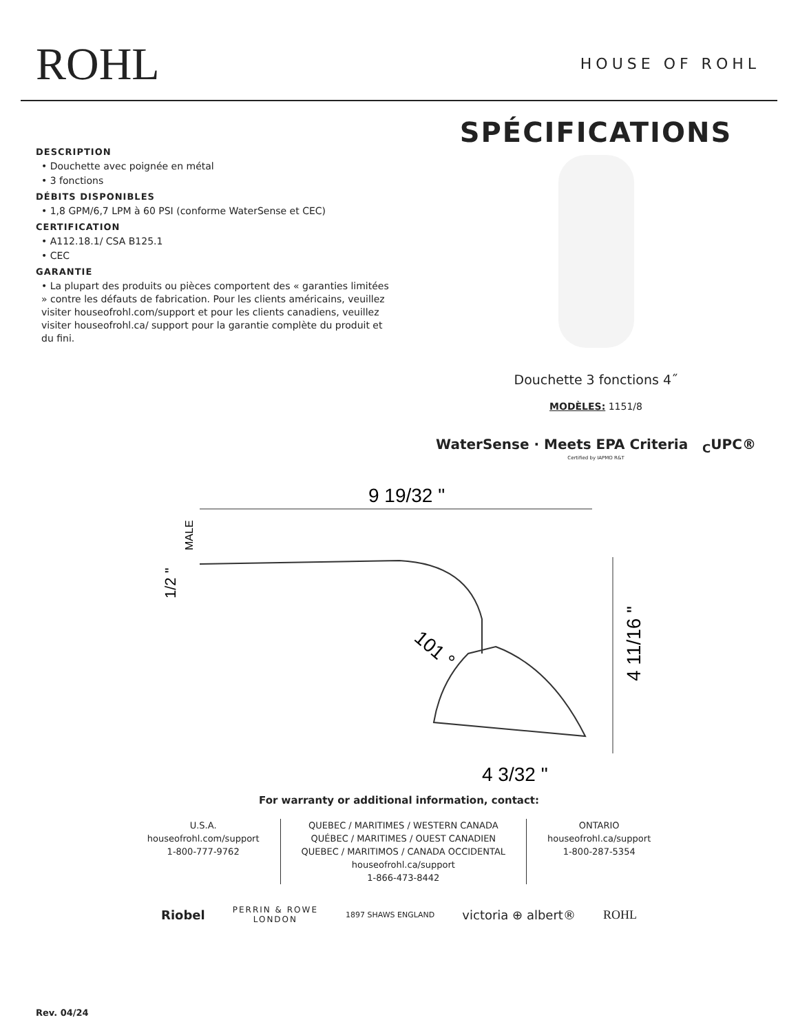ROHL
HOUSE OF ROHL
DESCRIPTION
• Douchette avec poignée en métal
• 3 fonctions
DÉBITS DISPONIBLES
• 1,8 GPM/6,7 LPM à 60 PSI (conforme WaterSense et CEC)
CERTIFICATION
• A112.18.1/ CSA B125.1
• CEC
GARANTIE
• La plupart des produits ou pièces comportent des « garanties limitées » contre les défauts de fabrication. Pour les clients américains, veuillez visiter houseofrohl.com/support et pour les clients canadiens, veuillez visiter houseofrohl.ca/ support pour la garantie complète du produit et du fini.
SPÉCIFICATIONS
Douchette 3 fonctions 4˝
MODÈLES: 1151/8
WaterSense · Meets EPA Criteria <sub>C</sub>UPC®
Certified by IAPMO R&T
9 19/32 "
MALE
1/2 "
101 °
4 11/16 "
4 3/32 "
For warranty or additional information, contact:
U.S.A.
houseofrohl.com/support
1-800-777-9762
QUEBEC / MARITIMES / WESTERN CANADA
QUÉBEC / MARITIMES / OUEST CANADIEN
QUEBEC / MARITIMOS / CANADA OCCIDENTAL
houseofrohl.ca/support
1-866-473-8442
ONTARIO
houseofrohl.ca/support
1-800-287-5354
Riobel PERRIN & ROWE
LONDON 1897 SHAWS ENGLAND victoria ⊕ albert® ROHL
Rev. 04/24